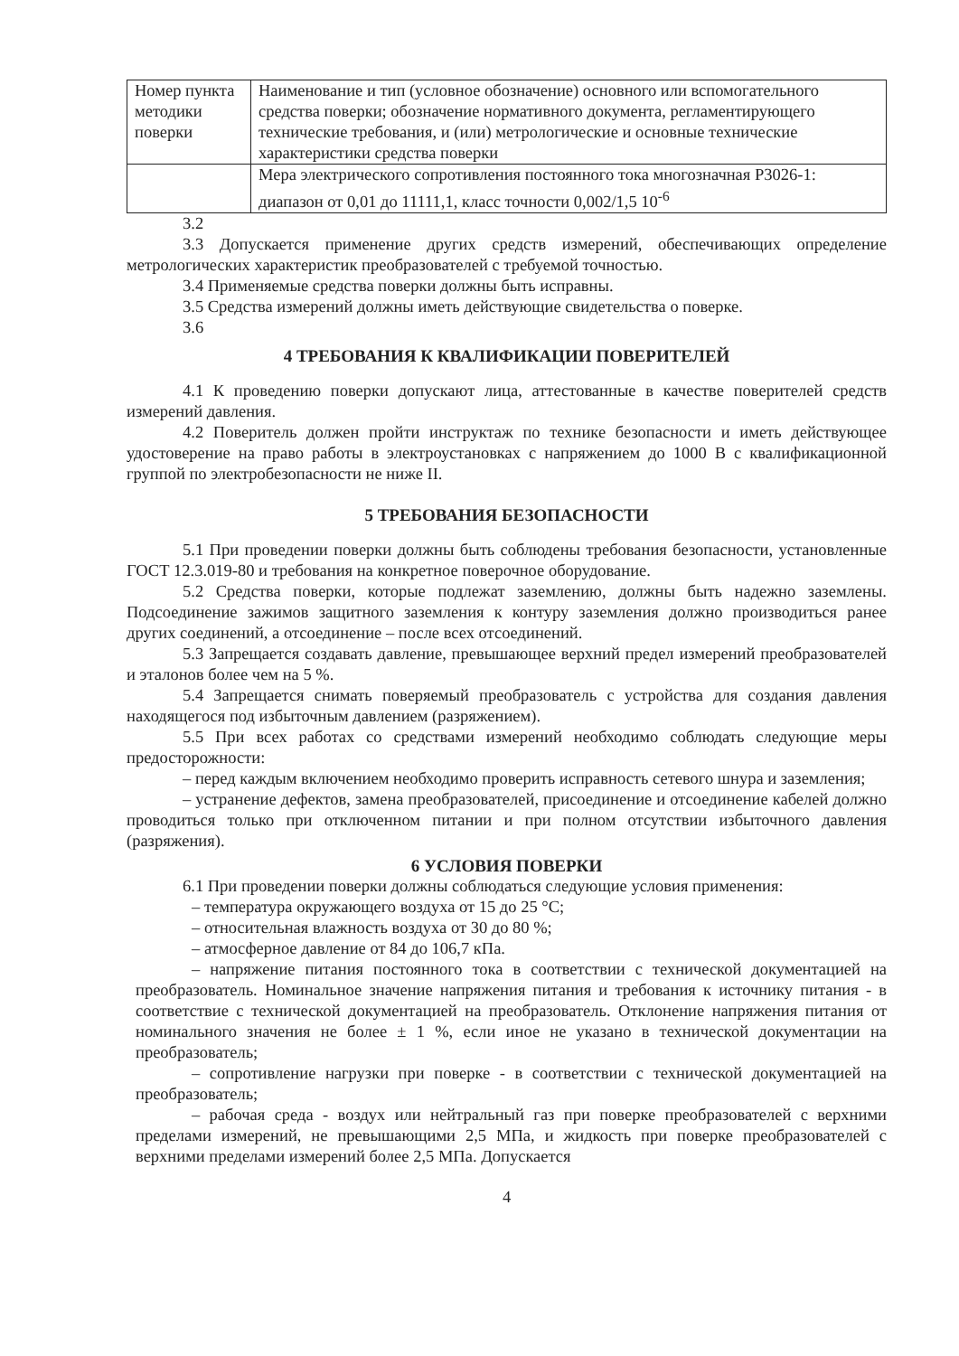| Номер пункта методики поверки | Наименование и тип (условное обозначение) основного или вспомогательного средства поверки; обозначение нормативного документа, регламентирующего технические требования, и (или) метрологические и основные технические характеристики средства поверки |
| | Мера электрического сопротивления постоянного тока многозначная Р3026-1: диапазон от 0,01 до 11111,1, класс точности 0,002/1,5 10<sup>-6</sup> |
3.2
3.3 Допускается применение других средств измерений, обеспечивающих определение метрологических характеристик преобразователей с требуемой точностью.
3.4 Применяемые средства поверки должны быть исправны.
3.5 Средства измерений должны иметь действующие свидетельства о поверке.
3.6
4 ТРЕБОВАНИЯ К КВАЛИФИКАЦИИ ПОВЕРИТЕЛЕЙ
4.1 К проведению поверки допускают лица, аттестованные в качестве поверителей средств измерений давления.
4.2 Поверитель должен пройти инструктаж по технике безопасности и иметь действующее удостоверение на право работы в электроустановках с напряжением до 1000 В с квалификационной группой по электробезопасности не ниже II.
5 ТРЕБОВАНИЯ БЕЗОПАСНОСТИ
5.1 При проведении поверки должны быть соблюдены требования безопасности, установленные ГОСТ 12.3.019-80 и требования на конкретное поверочное оборудование.
5.2 Средства поверки, которые подлежат заземлению, должны быть надежно заземлены. Подсоединение зажимов защитного заземления к контуру заземления должно производиться ранее других соединений, а отсоединение – после всех отсоединений.
5.3 Запрещается создавать давление, превышающее верхний предел измерений преобразователей и эталонов более чем на 5 %.
5.4 Запрещается снимать поверяемый преобразователь с устройства для создания давления находящегося под избыточным давлением (разряжением).
5.5 При всех работах со средствами измерений необходимо соблюдать следующие меры предосторожности:
– перед каждым включением необходимо проверить исправность сетевого шнура и заземления;
– устранение дефектов, замена преобразователей, присоединение и отсоединение кабелей должно проводиться только при отключенном питании и при полном отсутствии избыточного давления (разряжения).
6 УСЛОВИЯ ПОВЕРКИ
6.1 При проведении поверки должны соблюдаться следующие условия применения:
– температура окружающего воздуха от 15 до 25 °С;
– относительная влажность воздуха от 30 до 80 %;
– атмосферное давление от 84 до 106,7 кПа.
– напряжение питания постоянного тока в соответствии с технической документацией на преобразователь. Номинальное значение напряжения питания и требования к источнику питания - в соответствие с технической документацией на преобразователь. Отклонение напряжения питания от номинального значения не более ± 1 %, если иное не указано в технической документации на преобразователь;
– сопротивление нагрузки при поверке - в соответствии с технической документацией на преобразователь;
– рабочая среда - воздух или нейтральный газ при поверке преобразователей с верхними пределами измерений, не превышающими 2,5 МПа, и жидкость при поверке преобразователей с верхними пределами измерений более 2,5 МПа. Допускается
4